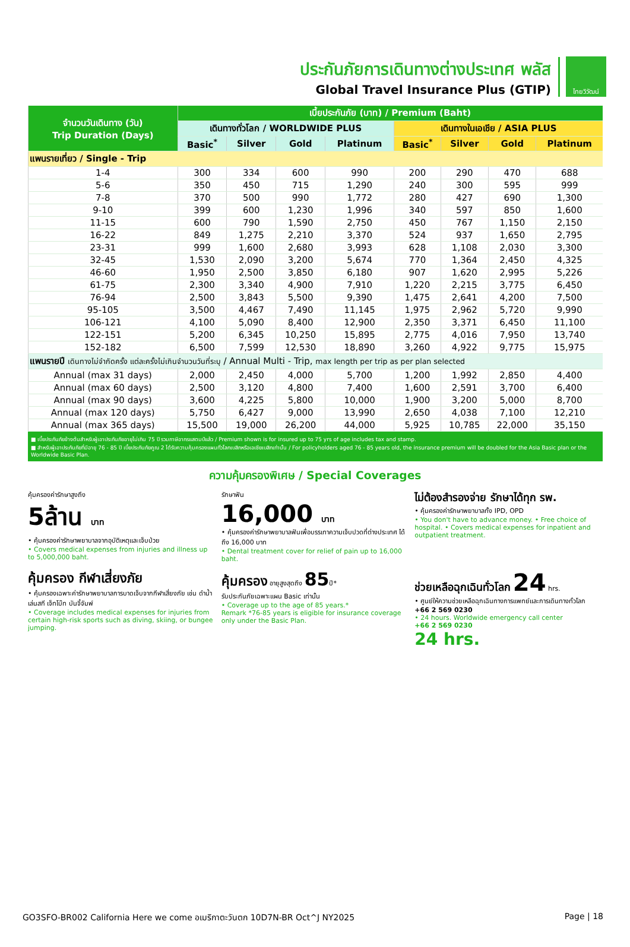ประกันภัยการเดินทางต่างประเทศ พลัส
Global Travel Insurance Plus (GTIP)
ไทยวิวัฒน์
| จำนวนวันเดินทาง (วัน) Trip Duration (Days) | เบี้ยประกันภัย (บาท) / Premium (Baht) | | | | | | | |
| --- | --- | --- | --- | --- | --- | --- | --- | --- |
| | เดินทางทั่วโลก / WORLDWIDE PLUS | | | | เดินทางในเอเชีย / ASIA PLUS | | | |
| | Basic<sup>*</sup> | Silver | Gold | Platinum | Basic<sup>*</sup> | Silver | Gold | Platinum |
| แพนรายเที่ยว / Single - Trip | | | | | | | | |
| 1-4 | 300 | 334 | 600 | 990 | 200 | 290 | 470 | 688 |
| 5-6 | 350 | 450 | 715 | 1,290 | 240 | 300 | 595 | 999 |
| 7-8 | 370 | 500 | 990 | 1,772 | 280 | 427 | 690 | 1,300 |
| 9-10 | 399 | 600 | 1,230 | 1,996 | 340 | 597 | 850 | 1,600 |
| 11-15 | 600 | 790 | 1,590 | 2,750 | 450 | 767 | 1,150 | 2,150 |
| 16-22 | 849 | 1,275 | 2,210 | 3,370 | 524 | 937 | 1,650 | 2,795 |
| 23-31 | 999 | 1,600 | 2,680 | 3,993 | 628 | 1,108 | 2,030 | 3,300 |
| 32-45 | 1,530 | 2,090 | 3,200 | 5,674 | 770 | 1,364 | 2,450 | 4,325 |
| 46-60 | 1,950 | 2,500 | 3,850 | 6,180 | 907 | 1,620 | 2,995 | 5,226 |
| 61-75 | 2,300 | 3,340 | 4,900 | 7,910 | 1,220 | 2,215 | 3,775 | 6,450 |
| 76-94 | 2,500 | 3,843 | 5,500 | 9,390 | 1,475 | 2,641 | 4,200 | 7,500 |
| 95-105 | 3,500 | 4,467 | 7,490 | 11,145 | 1,975 | 2,962 | 5,720 | 9,990 |
| 106-121 | 4,100 | 5,090 | 8,400 | 12,900 | 2,350 | 3,371 | 6,450 | 11,100 |
| 122-151 | 5,200 | 6,345 | 10,250 | 15,895 | 2,775 | 4,016 | 7,950 | 13,740 |
| 152-182 | 6,500 | 7,599 | 12,530 | 18,890 | 3,260 | 4,922 | 9,775 | 15,975 |
| แพนรายปี เดินทางไม่จำกัดครั้ง แต่ละครั้งไม่เกินจำนวนวันที่ระบุ / Annual Multi - Trip, max length per trip as per plan selected | | | | | | | | |
| Annual (max 31 days) | 2,000 | 2,450 | 4,000 | 5,700 | 1,200 | 1,992 | 2,850 | 4,400 |
| Annual (max 60 days) | 2,500 | 3,120 | 4,800 | 7,400 | 1,600 | 2,591 | 3,700 | 6,400 |
| Annual (max 90 days) | 3,600 | 4,225 | 5,800 | 10,000 | 1,900 | 3,200 | 5,000 | 8,700 |
| Annual (max 120 days) | 5,750 | 6,427 | 9,000 | 13,990 | 2,650 | 4,038 | 7,100 | 12,210 |
| Annual (max 365 days) | 15,500 | 19,000 | 26,200 | 44,000 | 5,925 | 10,785 | 22,000 | 35,150 |
■ เบี้ยประกันภัยข้างต้นสำหรับผู้เอาประกันภัยอายุไม่เกิน 75 ปี รวมภาษีอากรแสตมป์แล้ว / Premium shown is for insured up to 75 yrs of age includes tax and stamp.
■ สำหรับผู้เอาประกันภัยที่มีอายุ 76 - 85 ปี เบี้ยประกันภัยคูณ 2 ได้รับความคุ้มครองแผนทั่วโลกเบสิกหรือเอเชียเบสิกเท่านั้น / For policyholders aged 76 - 85 years old, the insurance premium will be doubled for the Asia Basic plan or the Worldwide Basic Plan.
ความคุ้มครองพิเศษ / Special Coverages
คุ้มครองค่ารักษาสูงถึง
5ล้าน บาท
• คุ้มครองค่ารักษาพยาบาลจากอุบัติเหตุและเจ็บป่วย
• Covers medical expenses from injuries and illness up to 5,000,000 baht.
รักษาฟัน
16,000 บาท
• คุ้มครองค่ารักษาพยาบาลฟันเพื่อบรรเทาความเจ็บปวดที่ต่างประเทศ ได้ถึง 16,000 บาท
• Dental treatment cover for relief of pain up to 16,000 baht.
ไม่ต้องสำรองจ่าย รักษาได้ทุก รพ.
• คุ้มครองค่ารักษาพยาบาลทั้ง IPD, OPD
• You don't have to advance money. • Free choice of hospital. • Covers medical expenses for inpatient and outpatient treatment.
คุ้มครอง กีฬาเสี่ยงภัย
• คุ้มครองเฉพาะค่ารักษาพยาบาลการบาดเจ็บจากกีฬาเสี่ยงภัย เช่น ดำน้ำ เล่นสกี เจ็ทโบ๊ท บันจี้จัมพ์
• Coverage includes medical expenses for injuries from certain high-risk sports such as diving, skiing, or bungee jumping.
คุ้มครอง อายุสูงสุดถึง 85ปี*
รับประกันภัยเฉพาะแผน Basic เท่านั้น
• Coverage up to the age of 85 years.*
Remark *76-85 years is eligible for insurance coverage only under the Basic Plan.
ช่วยเหลือฉุกเฉินทั่วโลก 24 hrs.
• ศูนย์ให้ความช่วยเหลือฉุกเฉินทางการแพทย์และการเดินทางทั่วโลก
+66 2 569 0230
• 24 hours. Worldwide emergency call center
+66 2 569 0230
24 hrs.
GO3SFO-BR002 California Here we come อเมริกาตะวันตก 10D7N-BR Oct^J NY2025 Page | 18